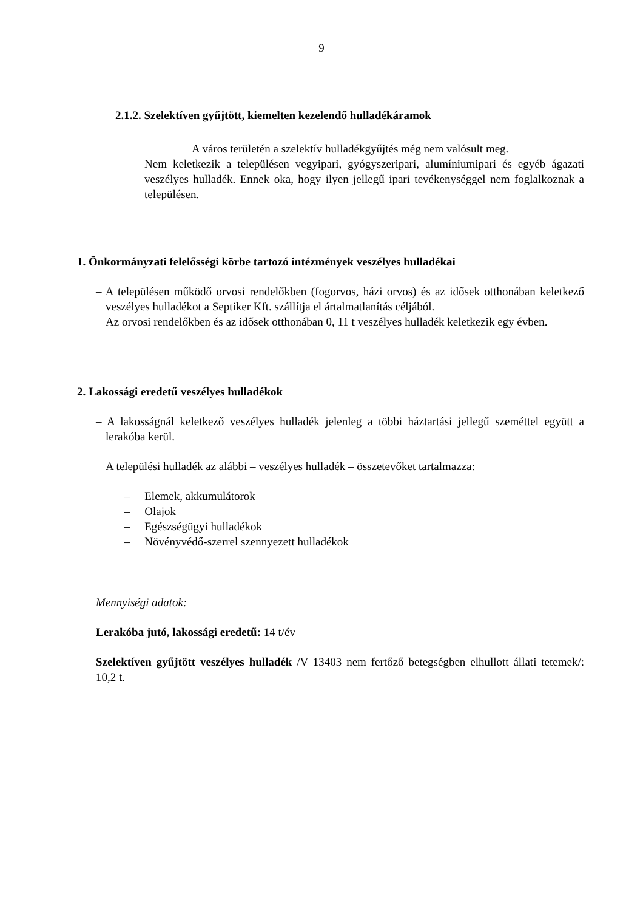9
2.1.2. Szelektíven gyűjtött, kiemelten kezelendő hulladékáramok
A város területén a szelektív hulladékgyűjtés még nem valósult meg.
Nem keletkezik a településen vegyipari, gyógyszeripari, alumíniumipari és egyéb ágazati veszélyes hulladék. Ennek oka, hogy ilyen jellegű ipari tevékenységgel nem foglalkoznak a településen.
1. Önkormányzati felelősségi körbe tartozó intézmények veszélyes hulladékai
– A településen működő orvosi rendelőkben (fogorvos, házi orvos) és az idősek otthonában keletkező veszélyes hulladékot a Septiker Kft. szállítja el ártalmatlanítás céljából.
Az orvosi rendelőkben és az idősek otthonában 0, 11 t veszélyes hulladék keletkezik egy évben.
2. Lakossági eredetű veszélyes hulladékok
– A lakosságnál keletkező veszélyes hulladék jelenleg a többi háztartási jellegű szeméttel együtt a lerakóba kerül.
A települési hulladék az alábbi – veszélyes hulladék – összetevőket tartalmazza:
– Elemek, akkumulátorok
– Olajok
– Egészségügyi hulladékok
– Növényvédő-szerrel szennyezett hulladékok
Mennyiségi adatok:
Lerakóba jutó, lakossági eredetű: 14 t/év
Szelektíven gyűjtött veszélyes hulladék /V 13403 nem fertőző betegségben elhullott állati tetemek/: 10,2 t.